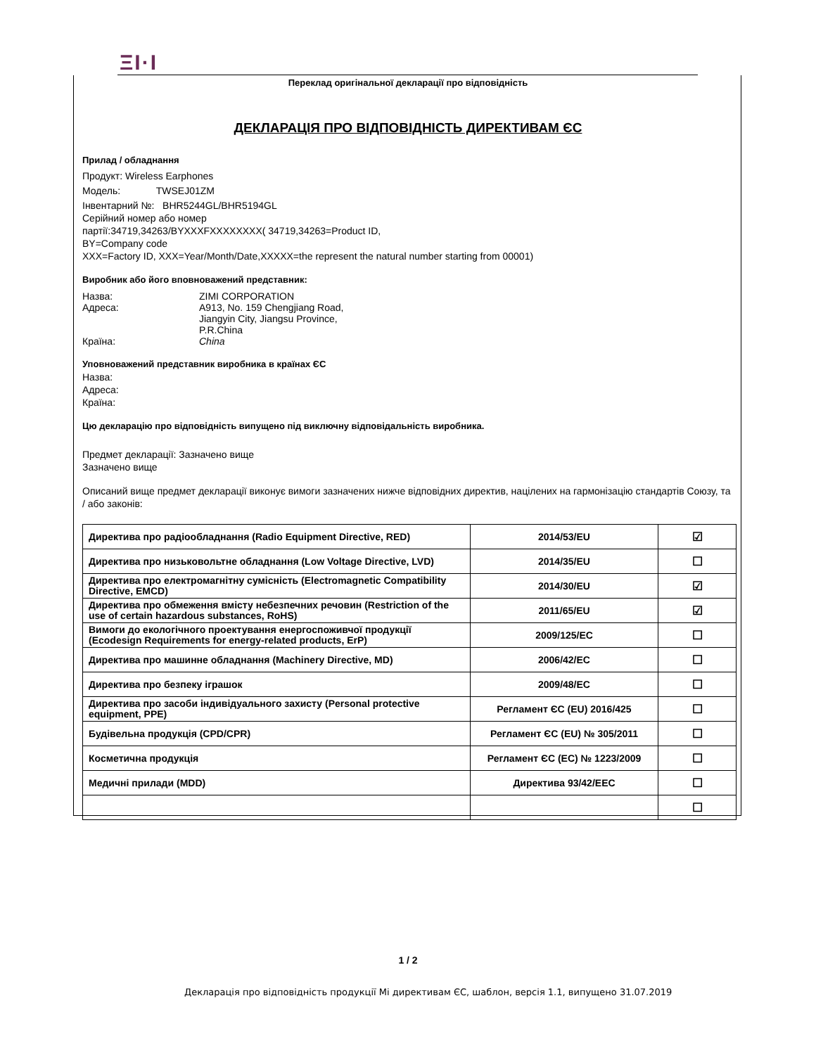ΞI·I
Переклад оригінальної декларації про відповідність
ДЕКЛАРАЦІЯ ПРО ВІДПОВІДНІСТЬ ДИРЕКТИВАМ ЄС
Прилад / обладнання
Продукт: Wireless Earphones
Модель: TWSEJ01ZM
Інвентарний №: BHR5244GL/BHR5194GL
Серійний номер або номер
партії:34719,34263/BYXXXFXXXXXXXX( 34719,34263=Product ID,
BY=Company code
XXX=Factory ID, XXX=Year/Month/Date,XXXXX=the represent the natural number starting from 00001)
Виробник або його вповноважений представник:
Назва: ZIMI CORPORATION
Адреса: A913, No. 159 Chengjiang Road,
Jiangyin City, Jiangsu Province,
P.R.China
Країна: China
Уповноважений представник виробника в країнах ЄС
Назва:
Адреса:
Країна:
Цю декларацію про відповідність випущено під виключну відповідальність виробника.
Предмет декларації: Зазначено вище
Зазначено вище
Описаний вище предмет декларації виконує вимоги зазначених нижче відповідних директив, націлених на гармонізацію стандартів Союзу, та / або законів:
| Директива про радіообладнання (Radio Equipment Directive, RED) | 2014/53/EU | ☑ |
| Директива про низьковольтне обладнання (Low Voltage Directive, LVD) | 2014/35/EU | ☐ |
| Директива про електромагнітну сумісність (Electromagnetic Compatibility Directive, EMCD) | 2014/30/EU | ☑ |
| Директива про обмеження вмісту небезпечних речовин (Restriction of the use of certain hazardous substances, RoHS) | 2011/65/EU | ☑ |
| Вимоги до екологічного проектування енергоспоживчої продукції (Ecodesign Requirements for energy-related products, ErP) | 2009/125/EC | ☐ |
| Директива про машинне обладнання (Machinery Directive, MD) | 2006/42/EC | ☐ |
| Директива про безпеку іграшок | 2009/48/EC | ☐ |
| Директива про засоби індивідуального захисту (Personal protective equipment, PPE) | Регламент ЄС (EU) 2016/425 | ☐ |
| Будівельна продукція (CPD/CPR) | Регламент ЄС (EU) № 305/2011 | ☐ |
| Косметична продукція | Регламент ЄС (ЕС) № 1223/2009 | ☐ |
| Медичні прилади (MDD) | Директива 93/42/EEC | ☐ |
| | | ☐ |
1 / 2
Декларація про відповідність продукції Мі директивам ЄС, шаблон, версія 1.1, випущено 31.07.2019